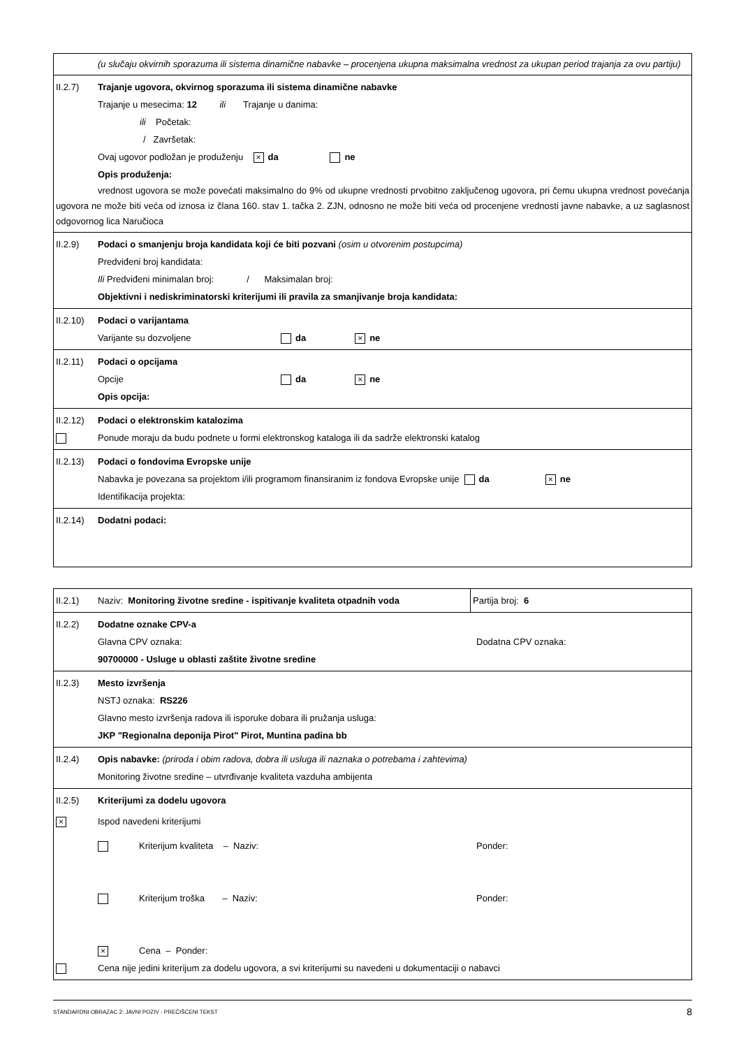| (u slučaju okvirnih sporazuma ili sistema dinamične nabavke – procenjena ukupna maksimalna vrednost za ukupan period trajanja za ovu partiju) |
| II.2.7) Trajanje ugovora, okvirnog sporazuma ili sistema dinamične nabavke Trajanje u mesecima: 12 ili Trajanje u danima: ili Početak: / Završetak: Ovaj ugovor podložan je produženju × da ne Opis produženja: vrednost ugovora se može povećati maksimalno do 9% od ukupne vrednosti prvobitno zaključenog ugovora, pri čemu ukupna vrednost povećanja ugovora ne može biti veća od iznosa iz člana 160. stav 1. tačka 2. ZJN, odnosno ne može biti veća od procenjene vrednosti javne nabavke, a uz saglasnost odgovornog lica Naručioca |
| II.2.9) Podaci o smanjenju broja kandidata koji će biti pozvani (osim u otvorenim postupcima) Predviđeni broj kandidata: Ili Predviđeni minimalan broj: / Maksimalan broj: Objektivni i nediskriminatorski kriterijumi ili pravila za smanjivanje broja kandidata: |
| II.2.10) Podaci o varijantama Varijante su dozvoljene da × ne |
| II.2.11) Podaci o opcijama Opcije da × ne Opis opcija: |
| II.2.12) Podaci o elektronskim katalozima Ponude moraju da budu podnete u formi elektronskog kataloga ili da sadrže elektronski katalog |
| II.2.13) Podaci o fondovima Evropske unije Nabavka je povezana sa projektom i/ili programom finansiranim iz fondova Evropske unije da × ne Identifikacija projekta: |
| II.2.14) Dodatni podaci: |
| II.2.1) Naziv: Monitoring životne sredine - ispitivanje kvaliteta otpadnih voda | Partija broj: 6 |
| II.2.2) Dodatne oznake CPV-a Glavna CPV oznaka: Dodatna CPV oznaka: 90700000 - Usluge u oblasti zaštite životne sredine | |
| II.2.3) Mesto izvršenja NSTJ oznaka: RS226 Glavno mesto izvršenja radova ili isporuke dobara ili pružanja usluga: JKP "Regionalna deponija Pirot" Pirot, Muntina padina bb | |
| II.2.4) Opis nabavke: (priroda i obim radova, dobra ili usluga ili naznaka o potrebama i zahtevima) Monitoring životne sredine – utvrđivanje kvaliteta vazduha ambijenta | |
| II.2.5) Kriterijumi za dodelu ugovora × Ispod navedeni kriterijumi Kriterijum kvaliteta – Naziv: Ponder: Kriterijum troška – Naziv: Ponder: × Cena – Ponder: Cena nije jedini kriterijum za dodelu ugovora, a svi kriterijumi su navedeni u dokumentaciji o nabavci | |
STANDARDNI OBRAZAC 2: JAVNI POZIV - PREČIŠĆENI TEKST 8